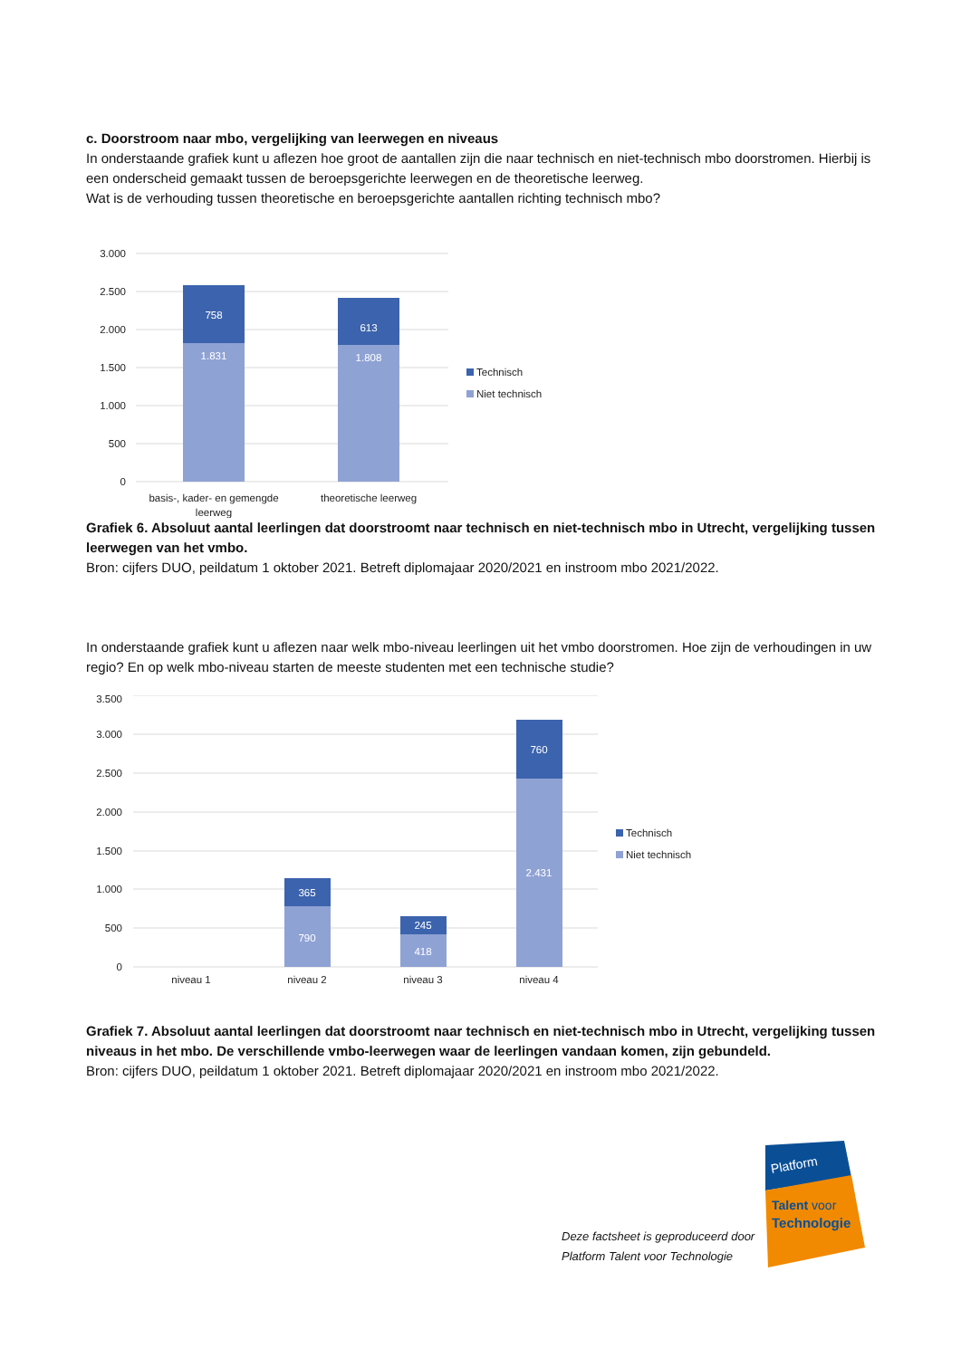c. Doorstroom naar mbo, vergelijking van leerwegen en niveaus
In onderstaande grafiek kunt u aflezen hoe groot de aantallen zijn die naar technisch en niet-technisch mbo doorstromen. Hierbij is een onderscheid gemaakt tussen de beroepsgerichte leerwegen en de theoretische leerweg.
Wat is de verhouding tussen theoretische en beroepsgerichte aantallen richting technisch mbo?
0
500
1.000
1.500
2.000
2.500
3.000
758
1.831
613
1.808
basis-, kader- en gemengde
leerweg
theoretische leerweg
Technisch
Niet technisch
Grafiek 6. Absoluut aantal leerlingen dat doorstroomt naar technisch en niet-technisch mbo in Utrecht, vergelijking tussen leerwegen van het vmbo.
Bron: cijfers DUO, peildatum 1 oktober 2021. Betreft diplomajaar 2020/2021 en instroom mbo 2021/2022.
In onderstaande grafiek kunt u aflezen naar welk mbo-niveau leerlingen uit het vmbo doorstromen. Hoe zijn de verhoudingen in uw regio? En op welk mbo-niveau starten de meeste studenten met een technische studie?
0
500
1.000
1.500
2.000
2.500
3.000
3.500
365
790
245
418
760
2.431
niveau 1
niveau 2
niveau 3
niveau 4
Technisch
Niet technisch
Grafiek 7. Absoluut aantal leerlingen dat doorstroomt naar technisch en niet-technisch mbo in Utrecht, vergelijking tussen niveaus in het mbo. De verschillende vmbo-leerwegen waar de leerlingen vandaan komen, zijn gebundeld.
Bron: cijfers DUO, peildatum 1 oktober 2021. Betreft diplomajaar 2020/2021 en instroom mbo 2021/2022.
Deze factsheet is geproduceerd door
Platform Talent voor Technologie
Platform
Talent voor
Technologie